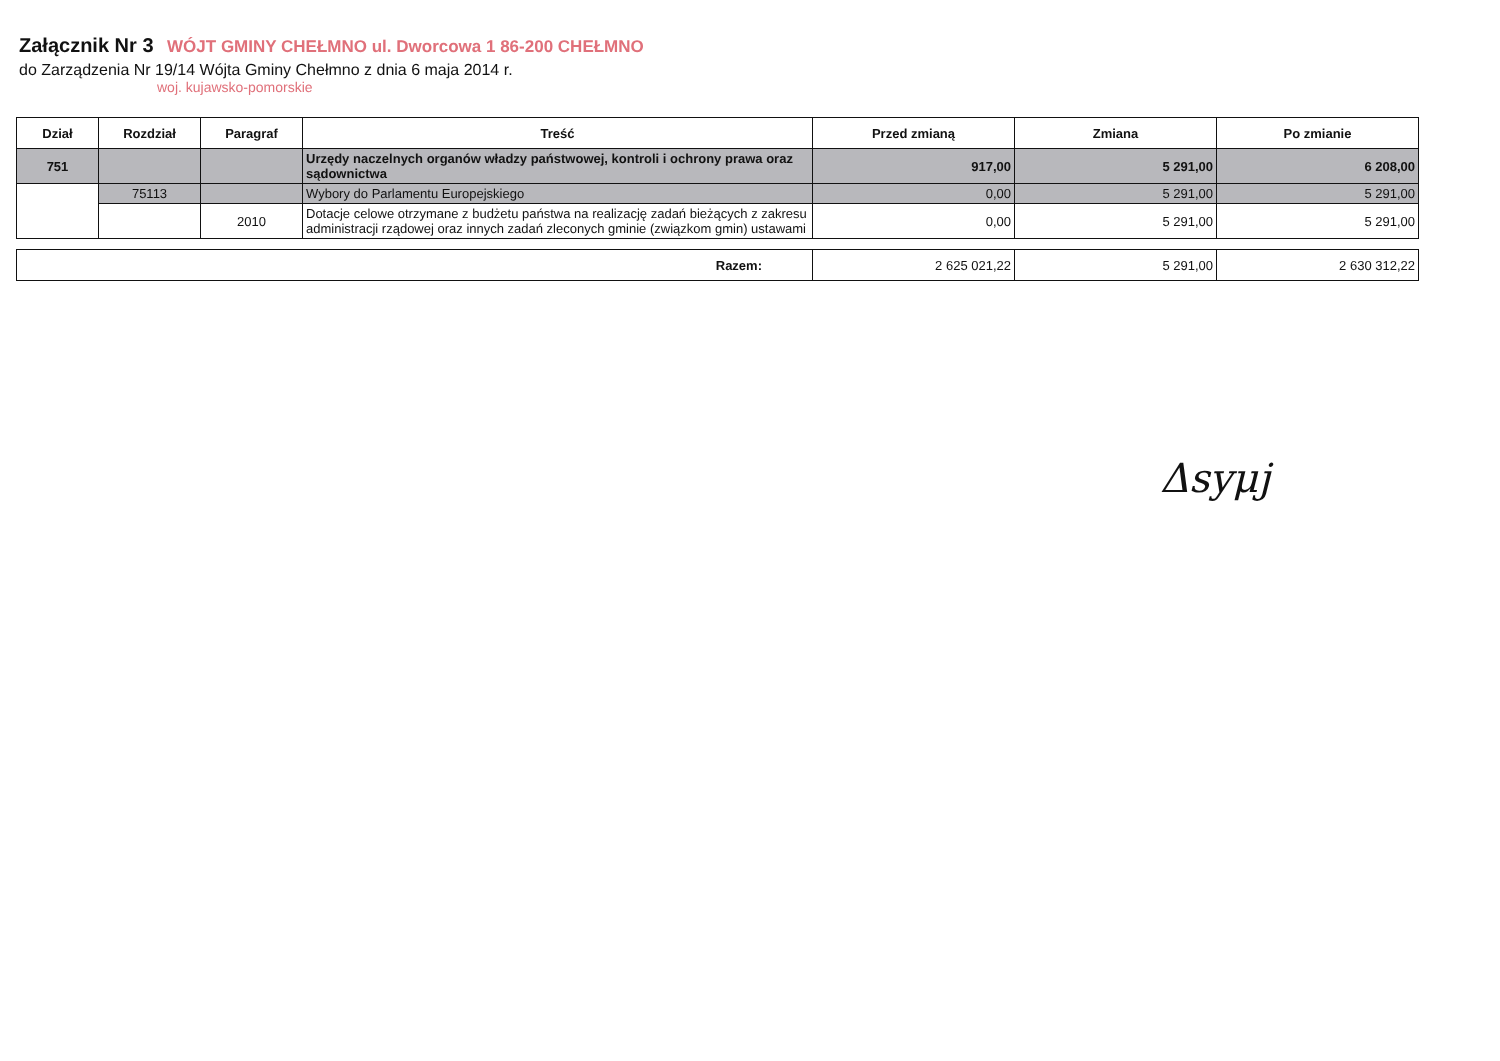Załącznik Nr 3 WÓJT GMINY CHEŁMNO ul. Dworcowa 1 86-200 CHEŁMNO
do Zarządzenia Nr 19/14 Wójta Gminy Chełmno z dnia 6 maja 2014 r.
woj. kujawsko-pomorskie
| Dział | Rozdział | Paragraf | Treść | Przed zmianą | Zmiana | Po zmianie |
| --- | --- | --- | --- | --- | --- | --- |
| 751 | | | Urzędy naczelnych organów władzy państwowej, kontroli i ochrony prawa oraz sądownictwa | 917,00 | 5 291,00 | 6 208,00 |
| | 75113 | | Wybory do Parlamentu Europejskiego | 0,00 | 5 291,00 | 5 291,00 |
| | | 2010 | Dotacje celowe otrzymane z budżetu państwa na realizację zadań bieżących z zakresu administracji rządowej oraz innych zadań zleconych gminie (związkom gmin) ustawami | 0,00 | 5 291,00 | 5 291,00 |
| Razem: | 2 625 021,22 | 5 291,00 | 2 630 312,22 |
Δsyμj